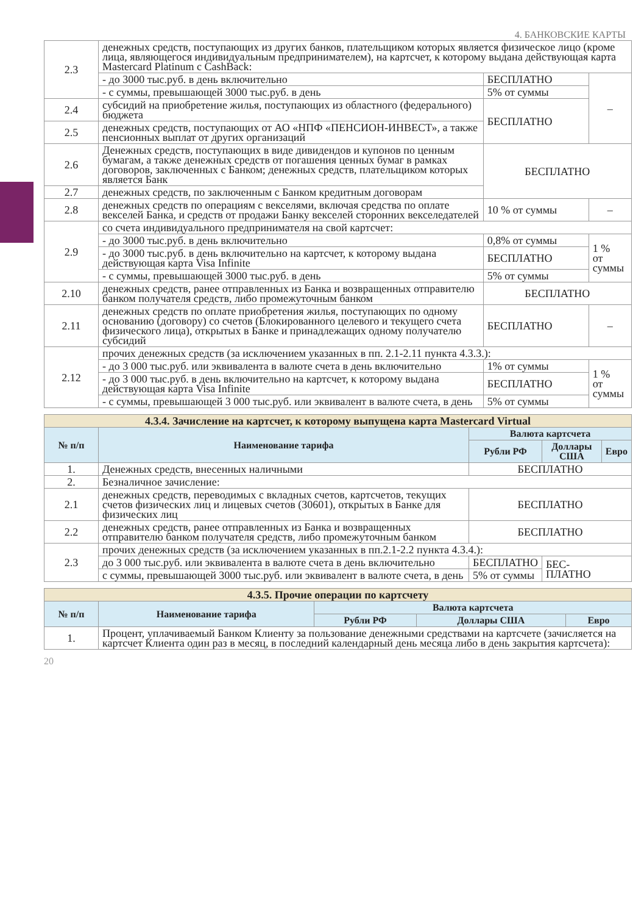4. БАНКОВСКИЕ КАРТЫ
| 2.3 | денежных средств, поступающих из других банков, плательщиком которых является физическое лицо (кроме лица, являющегося индивидуальным предпринимателем), на картсчет, к которому выдана действующая карта Mastercard Platinum с CashBack: | | |
| | - до 3000 тыс.руб. в день включительно | БЕСПЛАТНО | – |
| | - с суммы, превышающей 3000 тыс.руб. в день | 5% от суммы | |
| 2.4 | субсидий на приобретение жилья, поступающих из областного (федерального) бюджета | БЕСПЛАТНО | |
| 2.5 | денежных средств, поступающих от АО «НПФ «ПЕНСИОН-ИНВЕСТ», а также пенсионных выплат от других организаций | | |
| 2.6 | Денежных средств, поступающих в виде дивидендов и купонов по ценным бумагам, а также денежных средств от погашения ценных бумаг в рамках договоров, заключенных с Банком; денежных средств, плательщиком которых является Банк | БЕСПЛАТНО | |
| 2.7 | денежных средств, по заключенным с Банком кредитным договорам | | |
| 2.8 | денежных средств по операциям с векселями, включая средства по оплате векселей Банка, и средств от продажи Банку векселей сторонних векселедателей | 10 % от суммы | – |
| 2.9 | со счета индивидуального предпринимателя на свой картсчет: | | |
| | - до 3000 тыс.руб. в день включительно | 0,8% от суммы | 1 % от суммы |
| | - до 3000 тыс.руб. в день включительно на картсчет, к которому выдана действующая карта Visa Infinite | БЕСПЛАТНО | |
| | - с суммы, превышающей 3000 тыс.руб. в день | 5% от суммы | |
| 2.10 | денежных средств, ранее отправленных из Банка и возвращенных отправителю банком получателя средств, либо промежуточным банком | БЕСПЛАТНО | |
| 2.11 | денежных средств по оплате приобретения жилья, поступающих по одному основанию (договору) со счетов (Блокированного целевого и текущего счета физического лица), открытых в Банке и принадлежащих одному получателю субсидий | БЕСПЛАТНО | – |
| 2.12 | прочих денежных средств (за исключением указанных в пп. 2.1-2.11 пункта 4.3.3.): | | |
| | - до 3 000 тыс.руб. или эквивалента в валюте счета в день включительно | 1% от суммы | 1 % от суммы |
| | - до 3 000 тыс.руб. в день включительно на картсчет, к которому выдана действующая карта Visa Infinite | БЕСПЛАТНО | |
| | - с суммы, превышающей 3 000 тыс.руб. или эквивалент в валюте счета, в день | 5% от суммы | |
| 4.3.4. Зачисление на картсчет, к которому выпущена карта Mastercard Virtual | | | | |
| № п/п | Наименование тарифа | Валюта картсчета | | |
| | | Рубли РФ | Доллары США | Евро |
| 1. | Денежных средств, внесенных наличными | БЕСПЛАТНО | | |
| 2. | Безналичное зачисление: | | | |
| 2.1 | денежных средств, переводимых с вкладных счетов, картсчетов, текущих счетов физических лиц и лицевых счетов (30601), открытых в Банке для физических лиц | БЕСПЛАТНО | | |
| 2.2 | денежных средств, ранее отправленных из Банка и возвращенных отправителю банком получателя средств, либо промежуточным банком | БЕСПЛАТНО | | |
| 2.3 | прочих денежных средств (за исключением указанных в пп.2.1-2.2 пункта 4.3.4.): | | | |
| | до 3 000 тыс.руб. или эквивалента в валюте счета в день включительно | БЕСПЛАТНО | БЕС- ПЛАТНО | |
| | с суммы, превышающей 3000 тыс.руб. или эквивалент в валюте счета, в день | 5% от суммы | | |
| 4.3.5. Прочие операции по картсчету | | | | |
| № п/п | Наименование тарифа | Валюта картсчета | | |
| | | Рубли РФ | Доллары США | Евро |
| 1. | Процент, уплачиваемый Банком Клиенту за пользование денежными средствами на картсчете (зачисляется на картсчет Клиента один раз в месяц, в последний календарный день месяца либо в день закрытия картсчета): | | | |
20